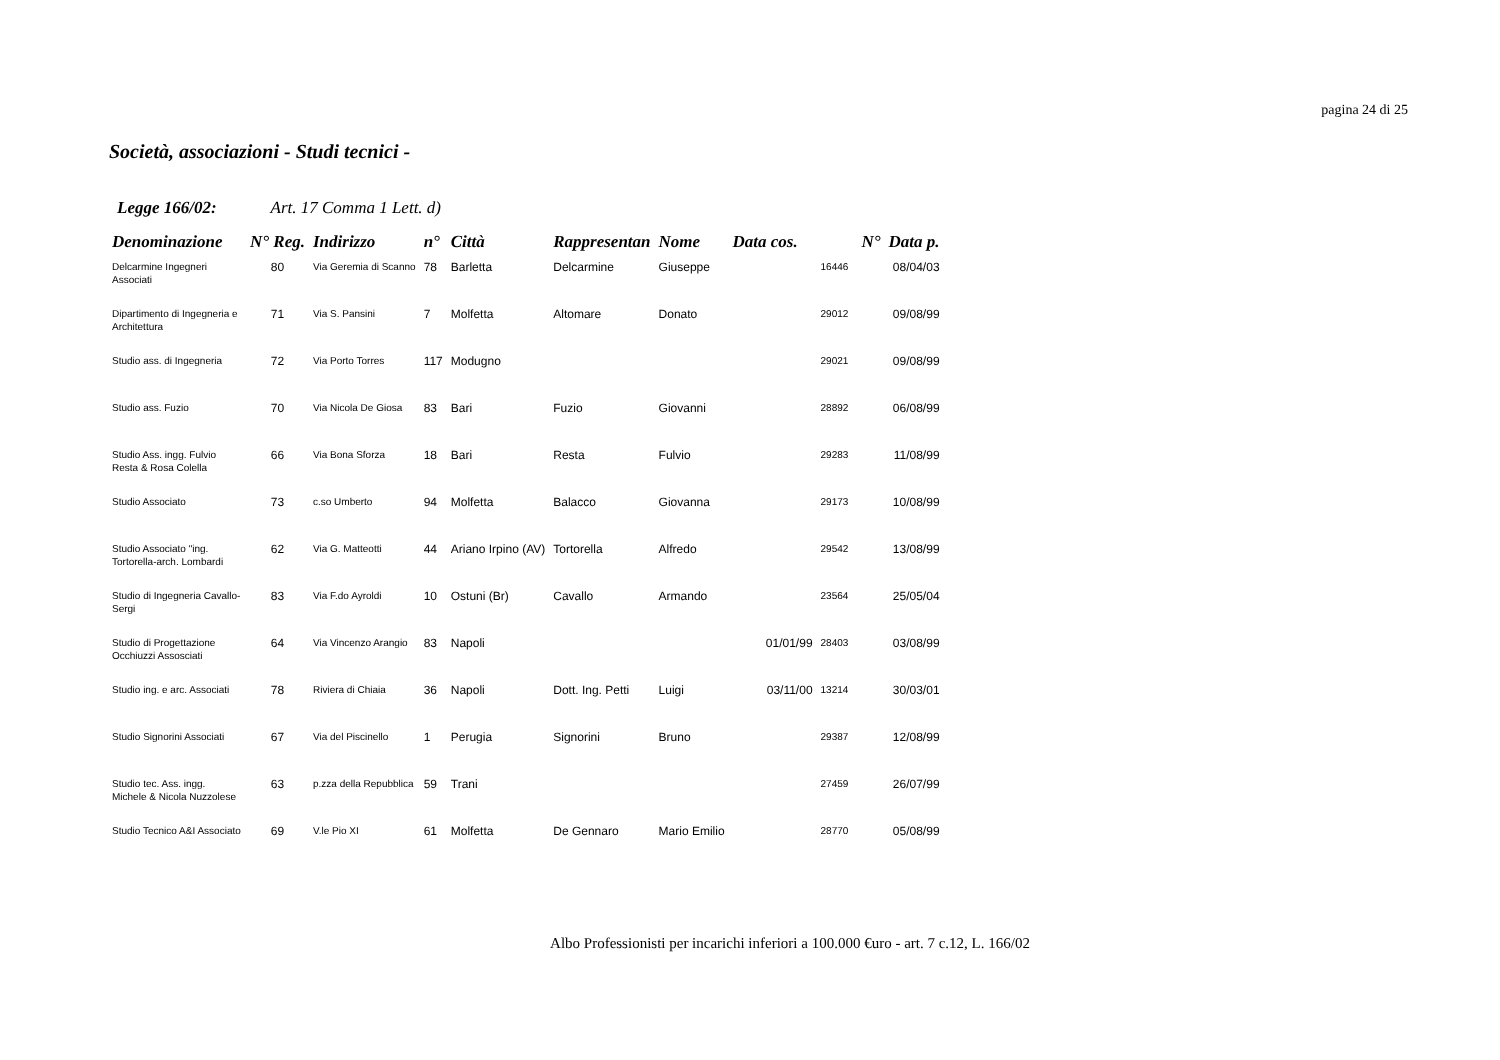pagina 24 di 25
Società, associazioni - Studi tecnici -
Legge 166/02: Art. 17 Comma 1 Lett. d)
| Denominazione | N° Reg. | Indirizzo | n° | Città | Rappresentan | Nome | Data cos. | N° | Data p. |
| --- | --- | --- | --- | --- | --- | --- | --- | --- | --- |
| Delcarmine Ingegneri Associati | 80 | Via Geremia di Scanno | 78 | Barletta | Delcarmine | Giuseppe | | 16446 | 08/04/03 |
| Dipartimento di Ingegneria e Architettura | 71 | Via S. Pansini | 7 | Molfetta | Altomare | Donato | | 29012 | 09/08/99 |
| Studio ass. di Ingegneria | 72 | Via Porto Torres | 117 | Modugno | | | | 29021 | 09/08/99 |
| Studio ass. Fuzio | 70 | Via Nicola De Giosa | 83 | Bari | Fuzio | Giovanni | | 28892 | 06/08/99 |
| Studio Ass. ingg. Fulvio Resta & Rosa Colella | 66 | Via Bona Sforza | 18 | Bari | Resta | Fulvio | | 29283 | 11/08/99 |
| Studio Associato | 73 | c.so Umberto | 94 | Molfetta | Balacco | Giovanna | | 29173 | 10/08/99 |
| Studio Associato "ing. Tortorella-arch. Lombardi | 62 | Via G. Matteotti | 44 | Ariano Irpino (AV) | Tortorella | Alfredo | | 29542 | 13/08/99 |
| Studio di Ingegneria Cavallo-Sergi | 83 | Via F.do Ayroldi | 10 | Ostuni (Br) | Cavallo | Armando | | 23564 | 25/05/04 |
| Studio di Progettazione Occhiuzzi Assosciati | 64 | Via Vincenzo Arangio | 83 | Napoli | | | 01/01/99 | 28403 | 03/08/99 |
| Studio ing. e arc. Associati | 78 | Riviera di Chiaia | 36 | Napoli | Dott. Ing. Petti | Luigi | 03/11/00 | 13214 | 30/03/01 |
| Studio Signorini Associati | 67 | Via del Piscinello | 1 | Perugia | Signorini | Bruno | | 29387 | 12/08/99 |
| Studio tec. Ass. ingg. Michele & Nicola Nuzzolese | 63 | p.zza della Repubblica | 59 | Trani | | | | 27459 | 26/07/99 |
| Studio Tecnico A&I Associato | 69 | V.le Pio XI | 61 | Molfetta | De Gennaro | Mario Emilio | | 28770 | 05/08/99 |
Albo Professionisti per incarichi inferiori a 100.000 €uro - art. 7 c.12, L. 166/02